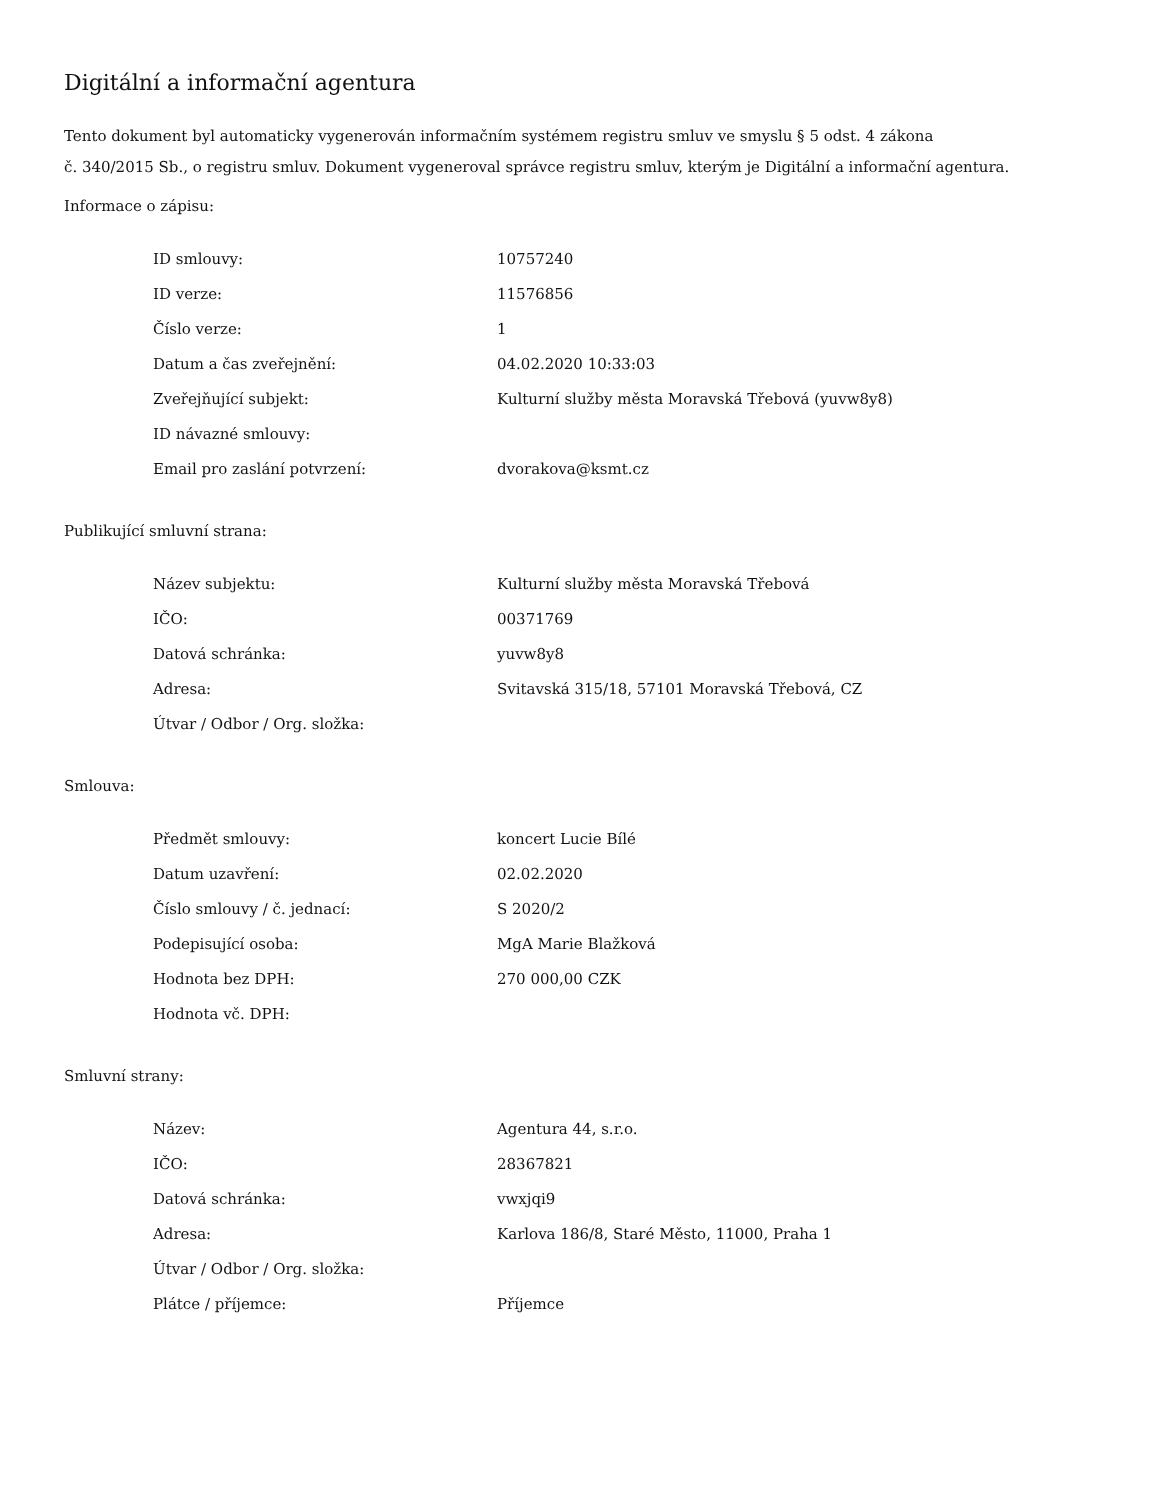Digitální a informační agentura
Tento dokument byl automaticky vygenerován informačním systémem registru smluv ve smyslu § 5 odst. 4 zákona
č. 340/2015 Sb., o registru smluv. Dokument vygeneroval správce registru smluv, kterým je Digitální a informační agentura.
Informace o zápisu:
| ID smlouvy: | 10757240 |
| ID verze: | 11576856 |
| Číslo verze: | 1 |
| Datum a čas zveřejnění: | 04.02.2020 10:33:03 |
| Zveřejňující subjekt: | Kulturní služby města Moravská Třebová (yuvw8y8) |
| ID návazné smlouvy: | |
| Email pro zaslání potvrzení: | dvorakova@ksmt.cz |
Publikující smluvní strana:
| Název subjektu: | Kulturní služby města Moravská Třebová |
| IČO: | 00371769 |
| Datová schránka: | yuvw8y8 |
| Adresa: | Svitavská 315/18, 57101 Moravská Třebová, CZ |
| Útvar / Odbor / Org. složka: | |
Smlouva:
| Předmět smlouvy: | koncert Lucie Bílé |
| Datum uzavření: | 02.02.2020 |
| Číslo smlouvy / č. jednací: | S 2020/2 |
| Podepisující osoba: | MgA Marie Blažková |
| Hodnota bez DPH: | 270 000,00 CZK |
| Hodnota vč. DPH: | |
Smluvní strany:
| Název: | Agentura 44, s.r.o. |
| IČO: | 28367821 |
| Datová schránka: | vwxjqi9 |
| Adresa: | Karlova 186/8, Staré Město, 11000, Praha 1 |
| Útvar / Odbor / Org. složka: | |
| Plátce / příjemce: | Příjemce |